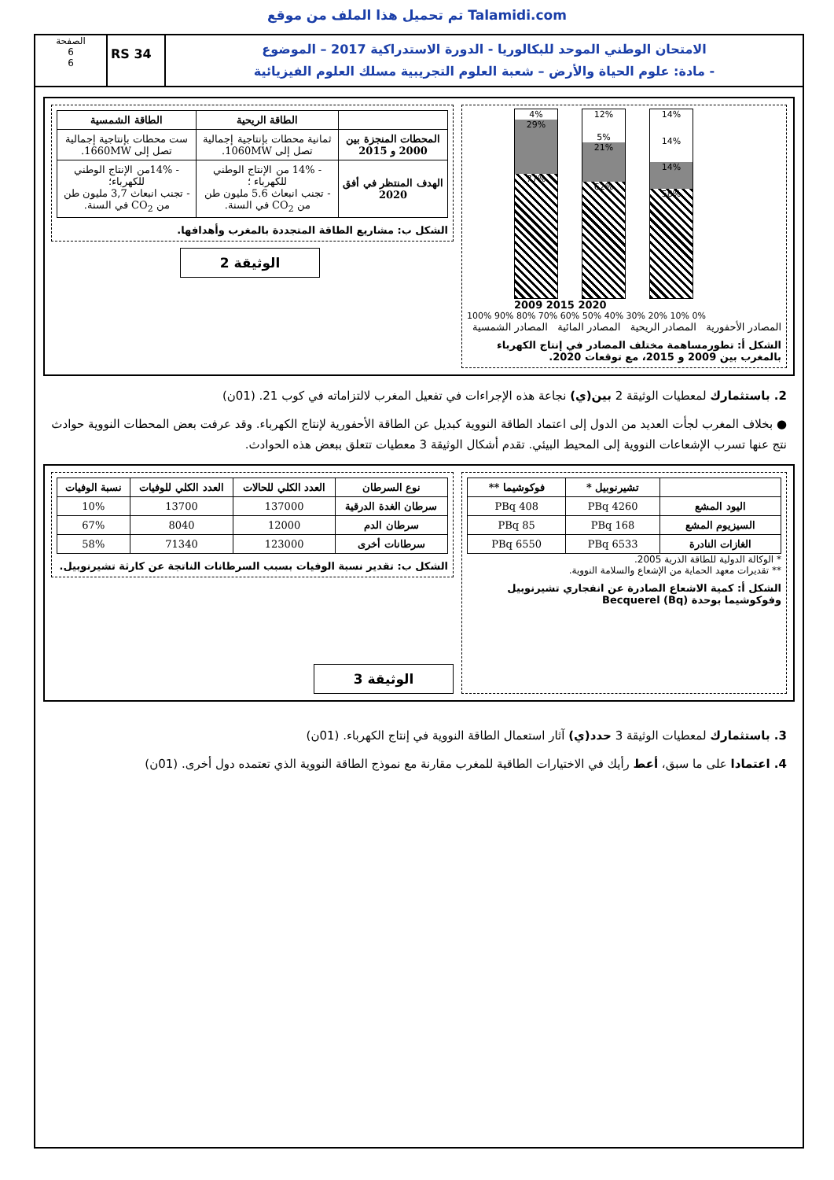تم تحميل هذا الملف من موقع Talamidi.com
الامتحان الوطني الموحد للبكالوريا - الدورة الاستدراكية 2017 – الموضوع
- مادة: علوم الحياة والأرض – شعبة العلوم التجريبية مسلك العلوم الفيزيائية
RS 34
الصفحة
6
6
4%
29%
77%
12%
5%
21%
62%
14%
14%
14%
58%
2009 2015 2020
100% 90% 80% 70% 60% 50% 40% 30% 20% 10% 0%
المصادر الأحفورية المصادر الريحية المصادر المائية المصادر الشمسية
الشكل أ: تطورمساهمة مختلف المصادر في إنتاج الكهرباء بالمغرب بين 2009 و 2015، مع توقعات 2020.
| | الطاقة الريحية | الطاقة الشمسية |
| --- | --- | --- |
| المحطات المنجزة بين 2000 و 2015 | ثمانية محطات بإنتاجية إجمالية تصل إلى 1060MW. | ست محطات بإنتاجية إجمالية تصل إلى 1660MW. |
| الهدف المنتظر في أفق 2020 | - 14% من الإنتاج الوطني للكهرباء ؛ - تجنب انبعاث 5.6 مليون طن من CO<sub>2</sub> في السنة. | - 14%من الإنتاج الوطني للكهرباء؛ - تجنب انبعاث 3,7 مليون طن من CO<sub>2</sub> في السنة. |
الشكل ب: مشاريع الطاقة المتجددة بالمغرب وأهدافها.
الوثيقة 2
2. باستثمارك لمعطيات الوثيقة 2 بين(ي) نجاعة هذه الإجراءات في تفعيل المغرب لالتزاماته في كوب 21. (01ن)
● بخلاف المغرب لجأت العديد من الدول إلى اعتماد الطاقة النووية كبديل عن الطاقة الأحفورية لإنتاج الكهرباء. وقد عرفت بعض المحطات النووية حوادث نتج عنها تسرب الإشعاعات النووية إلى المحيط البيئي. تقدم أشكال الوثيقة 3 معطيات تتعلق ببعض هذه الحوادث.
| | تشيرنوبيل * | فوكوشيما ** |
| --- | --- | --- |
| اليود المشع | 4260 PBq | 408 PBq |
| السيزيوم المشع | 168 PBq | 85 PBq |
| الغازات النادرة | 6533 PBq | 6550 PBq |
* الوكالة الدولية للطاقة الذرية 2005.
** تقديرات معهد الحماية من الإشعاع والسلامة النووية.
الشكل أ: كمية الاشعاع الصادرة عن انفجاري تشيرنوبيل وفوكوشيما بوحدة Becquerel (Bq)
| نوع السرطان | العدد الكلي للحالات | العدد الكلي للوفيات | نسبة الوفيات |
| --- | --- | --- | --- |
| سرطان الغدة الدرقية | 137000 | 13700 | 10% |
| سرطان الدم | 12000 | 8040 | 67% |
| سرطانات أخرى | 123000 | 71340 | 58% |
الشكل ب: تقدير نسبة الوفيات بسبب السرطانات الناتجة عن كارثة تشيرنوبيل.
الوثيقة 3
3. باستثمارك لمعطيات الوثيقة 3 حدد(ي) آثار استعمال الطاقة النووية في إنتاج الكهرباء. (01ن)
4. اعتمادا على ما سبق، أعط رأيك في الاختيارات الطاقية للمغرب مقارنة مع نموذج الطاقة النووية الذي تعتمده دول أخرى. (01ن)